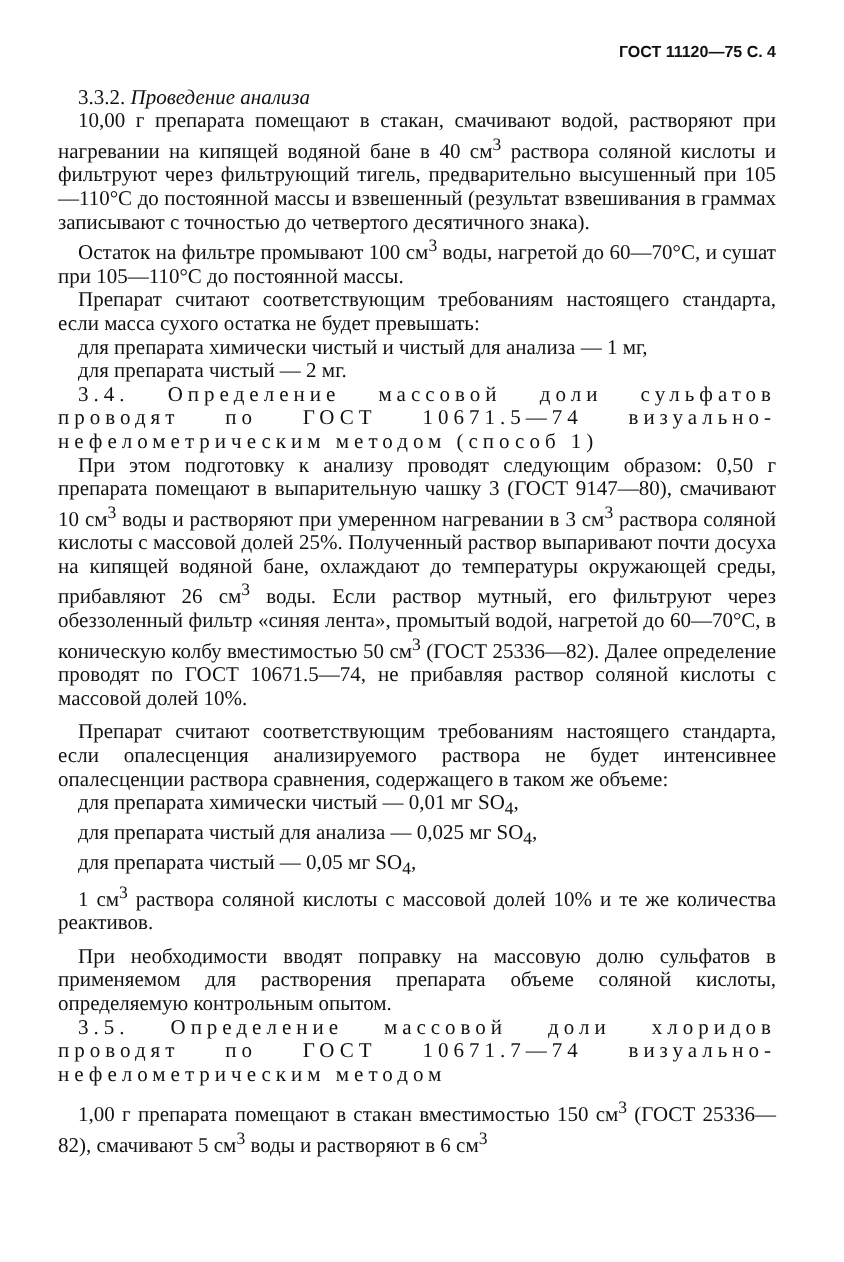ГОСТ 11120—75 С. 4
3.3.2. Проведение анализа
10,00 г препарата помещают в стакан, смачивают водой, растворяют при нагревании на кипящей водяной бане в 40 см<sup>3</sup> раствора соляной кислоты и фильтруют через фильтрующий тигель, предварительно высушенный при 105—110°С до постоянной массы и взвешенный (результат взвешивания в граммах записывают с точностью до четвертого десятичного знака).
Остаток на фильтре промывают 100 см<sup>3</sup> воды, нагретой до 60—70°С, и сушат при 105—110°С до постоянной массы.
Препарат считают соответствующим требованиям настоящего стандарта, если масса сухого остатка не будет превышать:
для препарата химически чистый и чистый для анализа — 1 мг,
для препарата чистый — 2 мг.
3.4. Определение массовой доли сульфатов проводят по ГОСТ 10671.5—74 визуально-нефелометрическим методом (способ 1)
При этом подготовку к анализу проводят следующим образом: 0,50 г препарата помещают в выпарительную чашку 3 (ГОСТ 9147—80), смачивают 10 см<sup>3</sup> воды и растворяют при умеренном нагревании в 3 см<sup>3</sup> раствора соляной кислоты с массовой долей 25%. Полученный раствор выпаривают почти досуха на кипящей водяной бане, охлаждают до температуры окружающей среды, прибавляют 26 см<sup>3</sup> воды. Если раствор мутный, его фильтруют через обеззоленный фильтр «синяя лента», промытый водой, нагретой до 60—70°С, в коническую колбу вместимостью 50 см<sup>3</sup> (ГОСТ 25336—82). Далее определение проводят по ГОСТ 10671.5—74, не прибавляя раствор соляной кислоты с массовой долей 10%.
Препарат считают соответствующим требованиям настоящего стандарта, если опалесценция анализируемого раствора не будет интенсивнее опалесценции раствора сравнения, содержащего в таком же объеме:
для препарата химически чистый — 0,01 мг SO<sub>4</sub>,
для препарата чистый для анализа — 0,025 мг SO<sub>4</sub>,
для препарата чистый — 0,05 мг SO<sub>4</sub>,
1 см<sup>3</sup> раствора соляной кислоты с массовой долей 10% и те же количества реактивов.
При необходимости вводят поправку на массовую долю сульфатов в применяемом для растворения препарата объеме соляной кислоты, определяемую контрольным опытом.
3.5. Определение массовой доли хлоридов проводят по ГОСТ 10671.7—74 визуально-нефелометрическим методом
1,00 г препарата помещают в стакан вместимостью 150 см<sup>3</sup> (ГОСТ 25336—82), смачивают 5 см<sup>3</sup> воды и растворяют в 6 см<sup>3</sup>